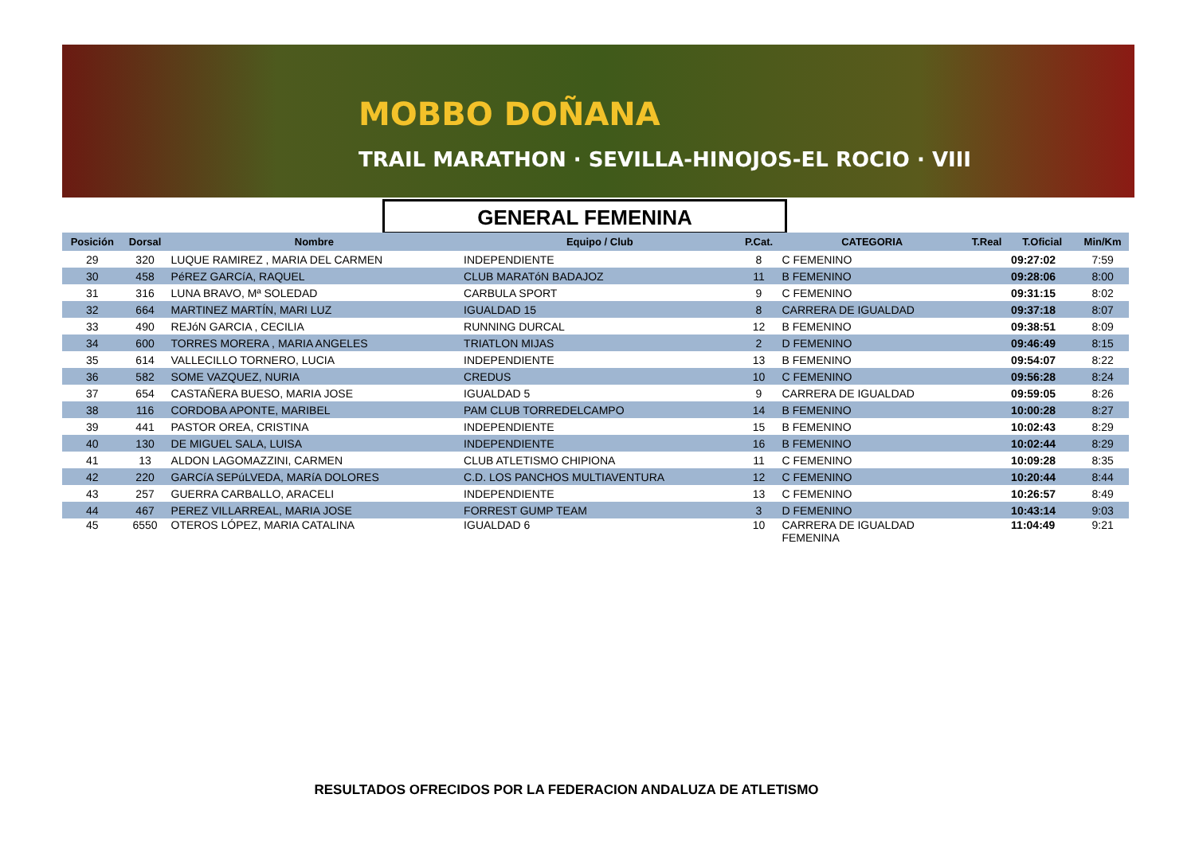MOBBO DOÑANA
TRAIL MARATHON · SEVILLA-HINOJOS-EL ROCIO · VIII
GENERAL FEMENINA
| Posición | Dorsal | Nombre | Equipo / Club | P.Cat. | CATEGORIA | T.Real | T.Oficial | Min/Km |
| --- | --- | --- | --- | --- | --- | --- | --- | --- |
| 29 | 320 | LUQUE RAMIREZ , MARIA DEL CARMEN | INDEPENDIENTE | 8 | C FEMENINO | | 09:27:02 | 7:59 |
| 30 | 458 | PéREZ GARCíA, RAQUEL | CLUB MARATóN BADAJOZ | 11 | B FEMENINO | | 09:28:06 | 8:00 |
| 31 | 316 | LUNA BRAVO, Mª SOLEDAD | CARBULA SPORT | 9 | C FEMENINO | | 09:31:15 | 8:02 |
| 32 | 664 | MARTINEZ MARTÍN, MARI LUZ | IGUALDAD 15 | 8 | CARRERA DE IGUALDAD | | 09:37:18 | 8:07 |
| 33 | 490 | REJóN GARCIA , CECILIA | RUNNING DURCAL | 12 | B FEMENINO | | 09:38:51 | 8:09 |
| 34 | 600 | TORRES MORERA , MARIA ANGELES | TRIATLON MIJAS | 2 | D FEMENINO | | 09:46:49 | 8:15 |
| 35 | 614 | VALLECILLO TORNERO, LUCIA | INDEPENDIENTE | 13 | B FEMENINO | | 09:54:07 | 8:22 |
| 36 | 582 | SOME VAZQUEZ, NURIA | CREDUS | 10 | C FEMENINO | | 09:56:28 | 8:24 |
| 37 | 654 | CASTAÑERA BUESO, MARIA JOSE | IGUALDAD 5 | 9 | CARRERA DE IGUALDAD | | 09:59:05 | 8:26 |
| 38 | 116 | CORDOBA APONTE, MARIBEL | PAM CLUB TORREDELCAMPO | 14 | B FEMENINO | | 10:00:28 | 8:27 |
| 39 | 441 | PASTOR OREA, CRISTINA | INDEPENDIENTE | 15 | B FEMENINO | | 10:02:43 | 8:29 |
| 40 | 130 | DE MIGUEL SALA, LUISA | INDEPENDIENTE | 16 | B FEMENINO | | 10:02:44 | 8:29 |
| 41 | 13 | ALDON LAGOMAZZINI, CARMEN | CLUB ATLETISMO CHIPIONA | 11 | C FEMENINO | | 10:09:28 | 8:35 |
| 42 | 220 | GARCíA SEPúLVEDA, MARíA DOLORES | C.D. LOS PANCHOS MULTIAVENTURA | 12 | C FEMENINO | | 10:20:44 | 8:44 |
| 43 | 257 | GUERRA CARBALLO, ARACELI | INDEPENDIENTE | 13 | C FEMENINO | | 10:26:57 | 8:49 |
| 44 | 467 | PEREZ VILLARREAL, MARIA JOSE | FORREST GUMP TEAM | 3 | D FEMENINO | | 10:43:14 | 9:03 |
| 45 | 6550 | OTEROS LÓPEZ, MARIA CATALINA | IGUALDAD 6 | 10 | CARRERA DE IGUALDAD FEMENINA | | 11:04:49 | 9:21 |
RESULTADOS OFRECIDOS POR LA FEDERACION ANDALUZA DE ATLETISMO